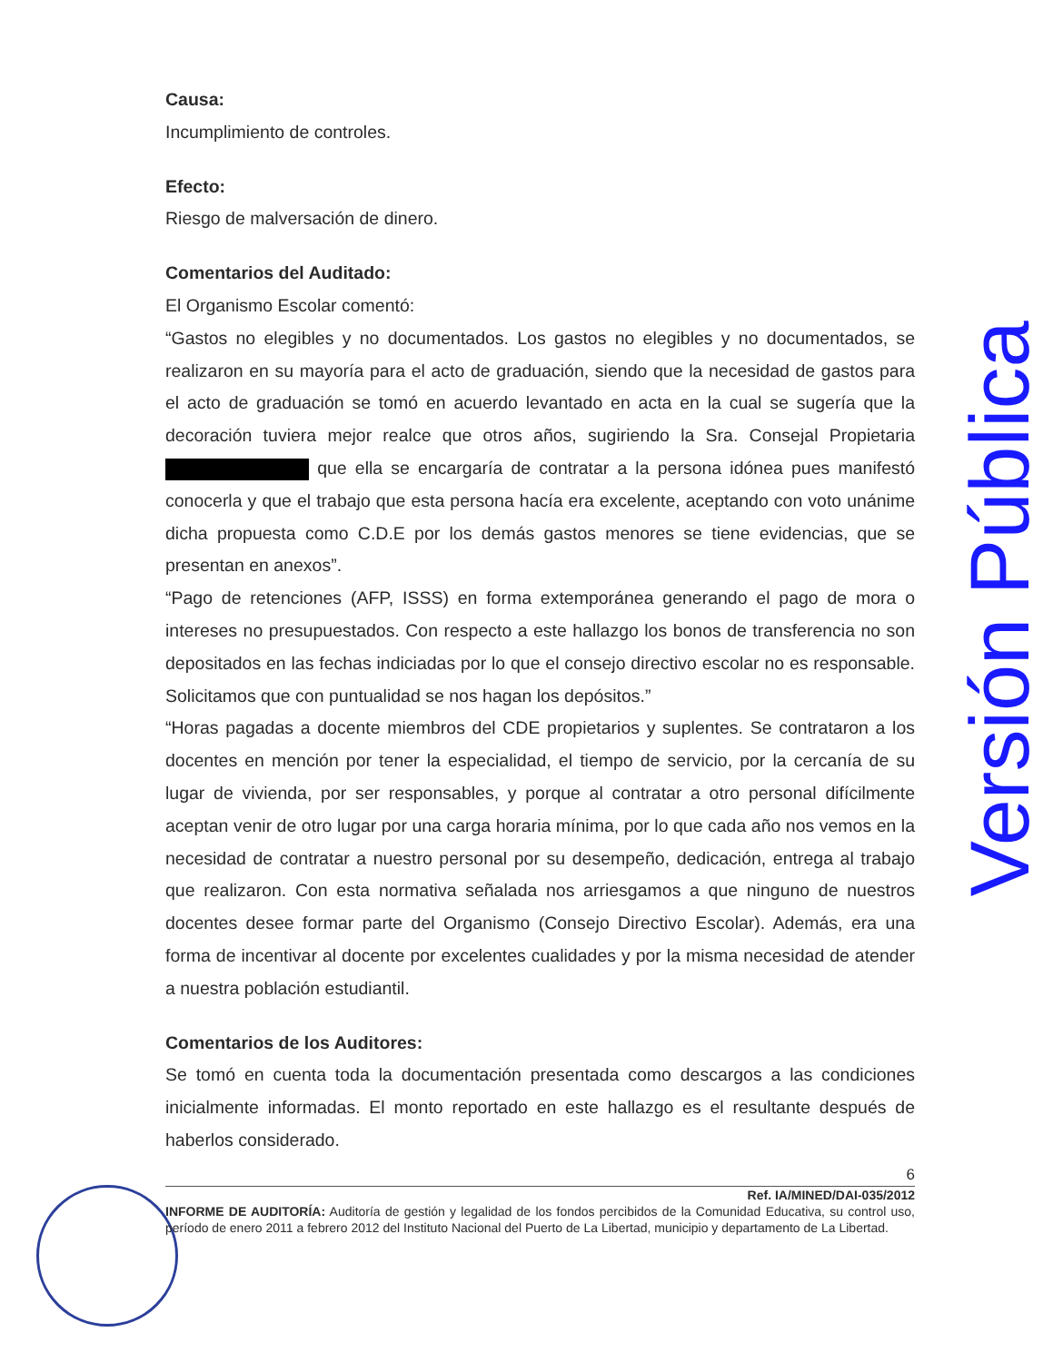Causa:
Incumplimiento de controles.
Efecto:
Riesgo de malversación de dinero.
Comentarios del Auditado:
El Organismo Escolar comentó:
“Gastos no elegibles y no documentados. Los gastos no elegibles y no documentados, se realizaron en su mayoría para el acto de graduación, siendo que la necesidad de gastos para el acto de graduación se tomó en acuerdo levantado en acta en la cual se sugería que la decoración tuviera mejor realce que otros años, sugiriendo la Sra. Consejal Propietaria que ella se encargaría de contratar a la persona idónea pues manifestó conocerla y que el trabajo que esta persona hacía era excelente, aceptando con voto unánime dicha propuesta como C.D.E por los demás gastos menores se tiene evidencias, que se presentan en anexos”.
“Pago de retenciones (AFP, ISSS) en forma extemporánea generando el pago de mora o intereses no presupuestados. Con respecto a este hallazgo los bonos de transferencia no son depositados en las fechas indiciadas por lo que el consejo directivo escolar no es responsable. Solicitamos que con puntualidad se nos hagan los depósitos.”
“Horas pagadas a docente miembros del CDE propietarios y suplentes. Se contrataron a los docentes en mención por tener la especialidad, el tiempo de servicio, por la cercanía de su lugar de vivienda, por ser responsables, y porque al contratar a otro personal difícilmente aceptan venir de otro lugar por una carga horaria mínima, por lo que cada año nos vemos en la necesidad de contratar a nuestro personal por su desempeño, dedicación, entrega al trabajo que realizaron. Con esta normativa señalada nos arriesgamos a que ninguno de nuestros docentes desee formar parte del Organismo (Consejo Directivo Escolar). Además, era una forma de incentivar al docente por excelentes cualidades y por la misma necesidad de atender a nuestra población estudiantil.
Comentarios de los Auditores:
Se tomó en cuenta toda la documentación presentada como descargos a las condiciones inicialmente informadas. El monto reportado en este hallazgo es el resultante después de haberlos considerado.
6
Ref. IA/MINED/DAI-035/2012
INFORME DE AUDITORÍA: Auditoría de gestión y legalidad de los fondos percibidos de la Comunidad Educativa, su control uso, período de enero 2011 a febrero 2012 del Instituto Nacional del Puerto de La Libertad, municipio y departamento de La Libertad.
Versión Pública